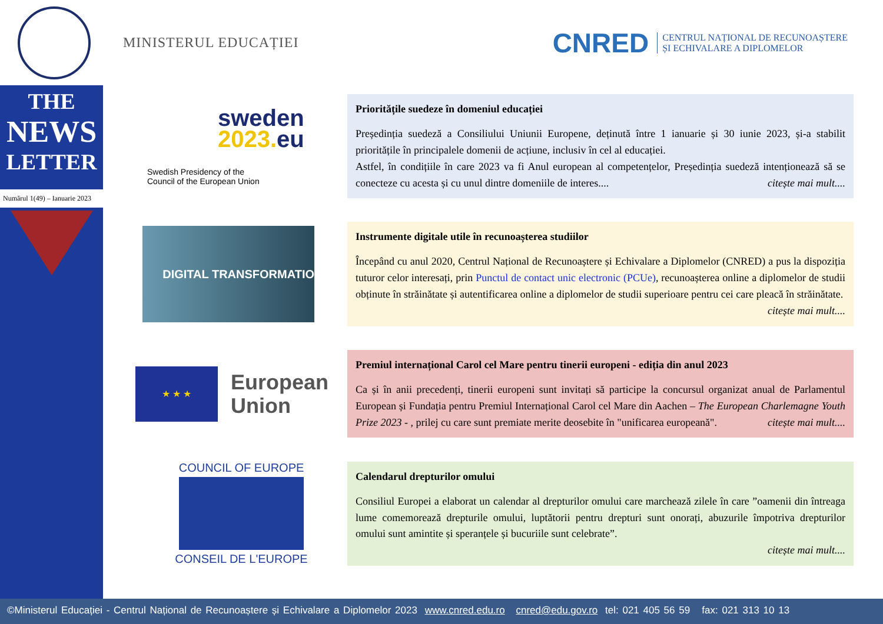MINISTERUL EDUCAȚIEI
CNRED
CENTRUL NAȚIONAL DE RECUNOAȘTERE
ȘI ECHIVALARE A DIPLOMELOR
THE
NEWS
LETTER
Numărul 1(49) – Ianuarie 2023
sweden
2023. eu
Swedish Presidency of the
Council of the European Union
Prioritățile suedeze în domeniul educației
Președinția suedeză a Consiliului Uniunii Europene, deținută între 1 ianuarie și 30 iunie 2023, și-a stabilit prioritățile în principalele domenii de acțiune, inclusiv în cel al educației.
Astfel, în condițiile în care 2023 va fi Anul european al competențelor, Președinția suedeză intenționează să se conecteze cu acesta și cu unul dintre domeniile de interes.... citește mai mult....
DIGITAL TRANSFORMATIO
Instrumente digitale utile în recunoașterea studiilor
Începând cu anul 2020, Centrul Național de Recunoaștere și Echivalare a Diplomelor (CNRED) a pus la dispoziția tuturor celor interesați, prin Punctul de contact unic electronic (PCUe), recunoașterea online a diplomelor de studii obținute în străinătate și autentificarea online a diplomelor de studii superioare pentru cei care pleacă în străinătate. citește mai mult....
★ ★ ★
European
Union
Premiul internațional Carol cel Mare pentru tinerii europeni - ediția din anul 2023
Ca și în anii precedenți, tinerii europeni sunt invitați să participe la concursul organizat anual de Parlamentul European și Fundația pentru Premiul Internațional Carol cel Mare din Aachen – The European Charlemagne Youth Prize 2023 - , prilej cu care sunt premiate merite deosebite în "unificarea europeană". citește mai mult....
COUNCIL OF EUROPE
CONSEIL DE L'EUROPE
Calendarul drepturilor omului
Consiliul Europei a elaborat un calendar al drepturilor omului care marchează zilele în care ”oamenii din întreaga lume comemorează drepturile omului, luptătorii pentru drepturi sunt onorați, abuzurile împotriva drepturilor omului sunt amintite și speranțele și bucuriile sunt celebrate”.
citește mai mult....
©Ministerul Educației - Centrul Național de Recunoaștere și Echivalare a Diplomelor 2023 www.cnred.edu.ro cnred@edu.gov.ro tel: 021 405 56 59 fax: 021 313 10 13